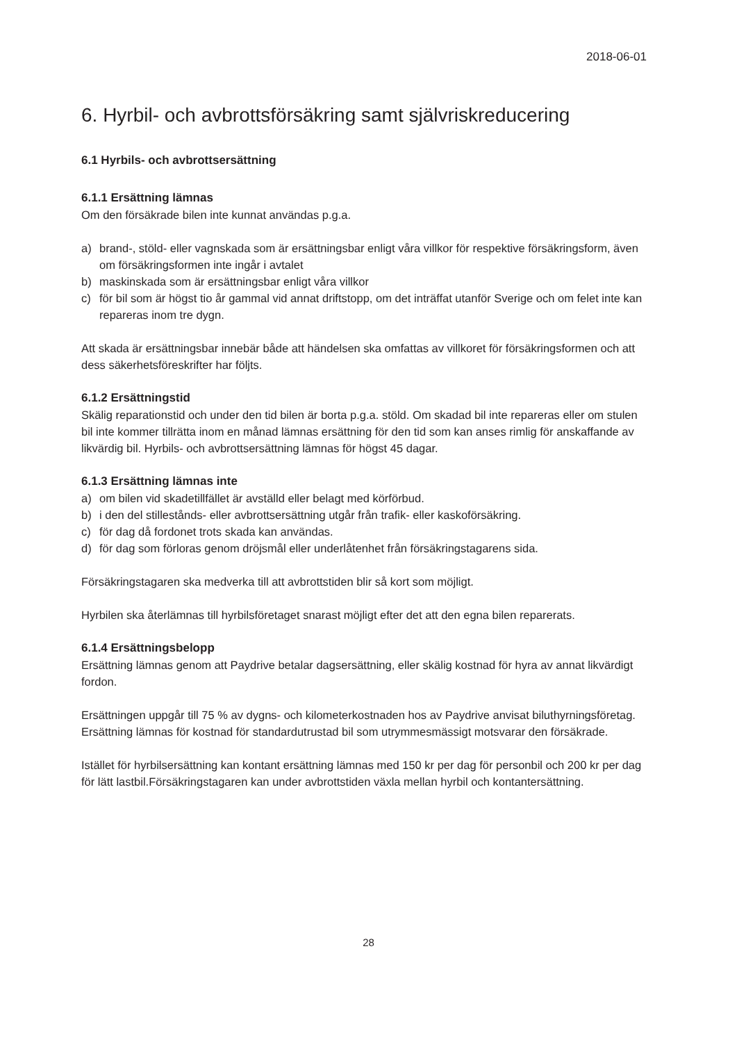2018-06-01
6. Hyrbil- och avbrottsförsäkring samt självriskreducering
6.1 Hyrbils- och avbrottsersättning
6.1.1 Ersättning lämnas
Om den försäkrade bilen inte kunnat användas p.g.a.
a) brand-, stöld- eller vagnskada som är ersättningsbar enligt våra villkor för respektive försäkringsform, även om försäkringsformen inte ingår i avtalet
b) maskinskada som är ersättningsbar enligt våra villkor
c) för bil som är högst tio år gammal vid annat driftstopp, om det inträffat utanför Sverige och om felet inte kan repareras inom tre dygn.
Att skada är ersättningsbar innebär både att händelsen ska omfattas av villkoret för försäkringsformen och att dess säkerhetsföreskrifter har följts.
6.1.2 Ersättningstid
Skälig reparationstid och under den tid bilen är borta p.g.a. stöld. Om skadad bil inte repareras eller om stulen bil inte kommer tillrätta inom en månad lämnas ersättning för den tid som kan anses rimlig för anskaffande av likvärdig bil. Hyrbils- och avbrottsersättning lämnas för högst 45 dagar.
6.1.3 Ersättning lämnas inte
a) om bilen vid skadetillfället är avställd eller belagt med körförbud.
b) i den del stillestånds- eller avbrottsersättning utgår från trafik- eller kaskoförsäkring.
c) för dag då fordonet trots skada kan användas.
d) för dag som förloras genom dröjsmål eller underlåtenhet från försäkringstagarens sida.
Försäkringstagaren ska medverka till att avbrottstiden blir så kort som möjligt.
Hyrbilen ska återlämnas till hyrbilsföretaget snarast möjligt efter det att den egna bilen reparerats.
6.1.4 Ersättningsbelopp
Ersättning lämnas genom att Paydrive betalar dagsersättning, eller skälig kostnad för hyra av annat likvärdigt fordon.
Ersättningen uppgår till 75 % av dygns- och kilometerkostnaden hos av Paydrive anvisat biluthyrningsföretag. Ersättning lämnas för kostnad för standardutrustad bil som utrymmesmässigt motsvarar den försäkrade.
Istället för hyrbilsersättning kan kontant ersättning lämnas med 150 kr per dag för personbil och 200 kr per dag för lätt lastbil.Försäkringstagaren kan under avbrottstiden växla mellan hyrbil och kontantersättning.
28